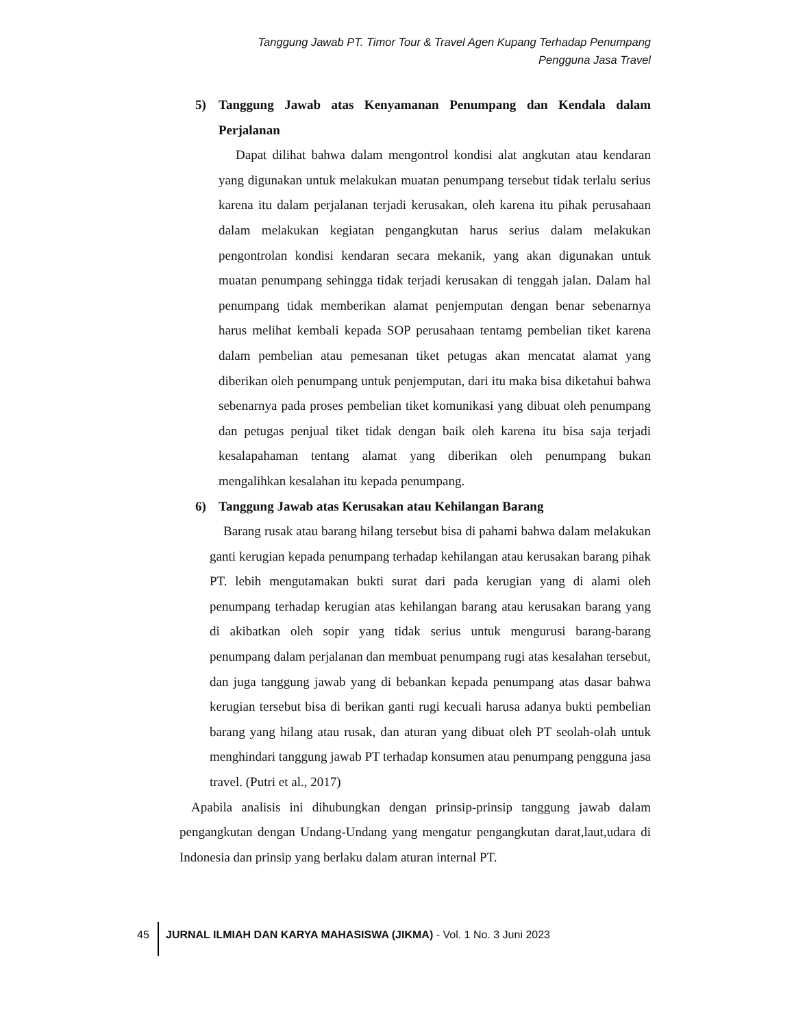Tanggung Jawab PT. Timor Tour & Travel Agen Kupang Terhadap Penumpang
Pengguna Jasa Travel
5) Tanggung Jawab atas Kenyamanan Penumpang dan Kendala dalam Perjalanan
Dapat dilihat bahwa dalam mengontrol kondisi alat angkutan atau kendaran yang digunakan untuk melakukan muatan penumpang tersebut tidak terlalu serius karena itu dalam perjalanan terjadi kerusakan, oleh karena itu pihak perusahaan dalam melakukan kegiatan pengangkutan harus serius dalam melakukan pengontrolan kondisi kendaran secara mekanik, yang akan digunakan untuk muatan penumpang sehingga tidak terjadi kerusakan di tenggah jalan. Dalam hal penumpang tidak memberikan alamat penjemputan dengan benar sebenarnya harus melihat kembali kepada SOP perusahaan tentamg pembelian tiket karena dalam pembelian atau pemesanan tiket petugas akan mencatat alamat yang diberikan oleh penumpang untuk penjemputan, dari itu maka bisa diketahui bahwa sebenarnya pada proses pembelian tiket komunikasi yang dibuat oleh penumpang dan petugas penjual tiket tidak dengan baik oleh karena itu bisa saja terjadi kesalapahaman tentang alamat yang diberikan oleh penumpang bukan mengalihkan kesalahan itu kepada penumpang.
6) Tanggung Jawab atas Kerusakan atau Kehilangan Barang
Barang rusak atau barang hilang tersebut bisa di pahami bahwa dalam melakukan ganti kerugian kepada penumpang terhadap kehilangan atau kerusakan barang pihak PT. lebih mengutamakan bukti surat dari pada kerugian yang di alami oleh penumpang terhadap kerugian atas kehilangan barang atau kerusakan barang yang di akibatkan oleh sopir yang tidak serius untuk mengurusi barang-barang penumpang dalam perjalanan dan membuat penumpang rugi atas kesalahan tersebut, dan juga tanggung jawab yang di bebankan kepada penumpang atas dasar bahwa kerugian tersebut bisa di berikan ganti rugi kecuali harusa adanya bukti pembelian barang yang hilang atau rusak, dan aturan yang dibuat oleh PT seolah-olah untuk menghindari tanggung jawab PT terhadap konsumen atau penumpang pengguna jasa travel. (Putri et al., 2017)
Apabila analisis ini dihubungkan dengan prinsip-prinsip tanggung jawab dalam pengangkutan dengan Undang-Undang yang mengatur pengangkutan darat,laut,udara di Indonesia dan prinsip yang berlaku dalam aturan internal PT.
45 JURNAL ILMIAH DAN KARYA MAHASISWA (JIKMA) - Vol. 1 No. 3 Juni 2023